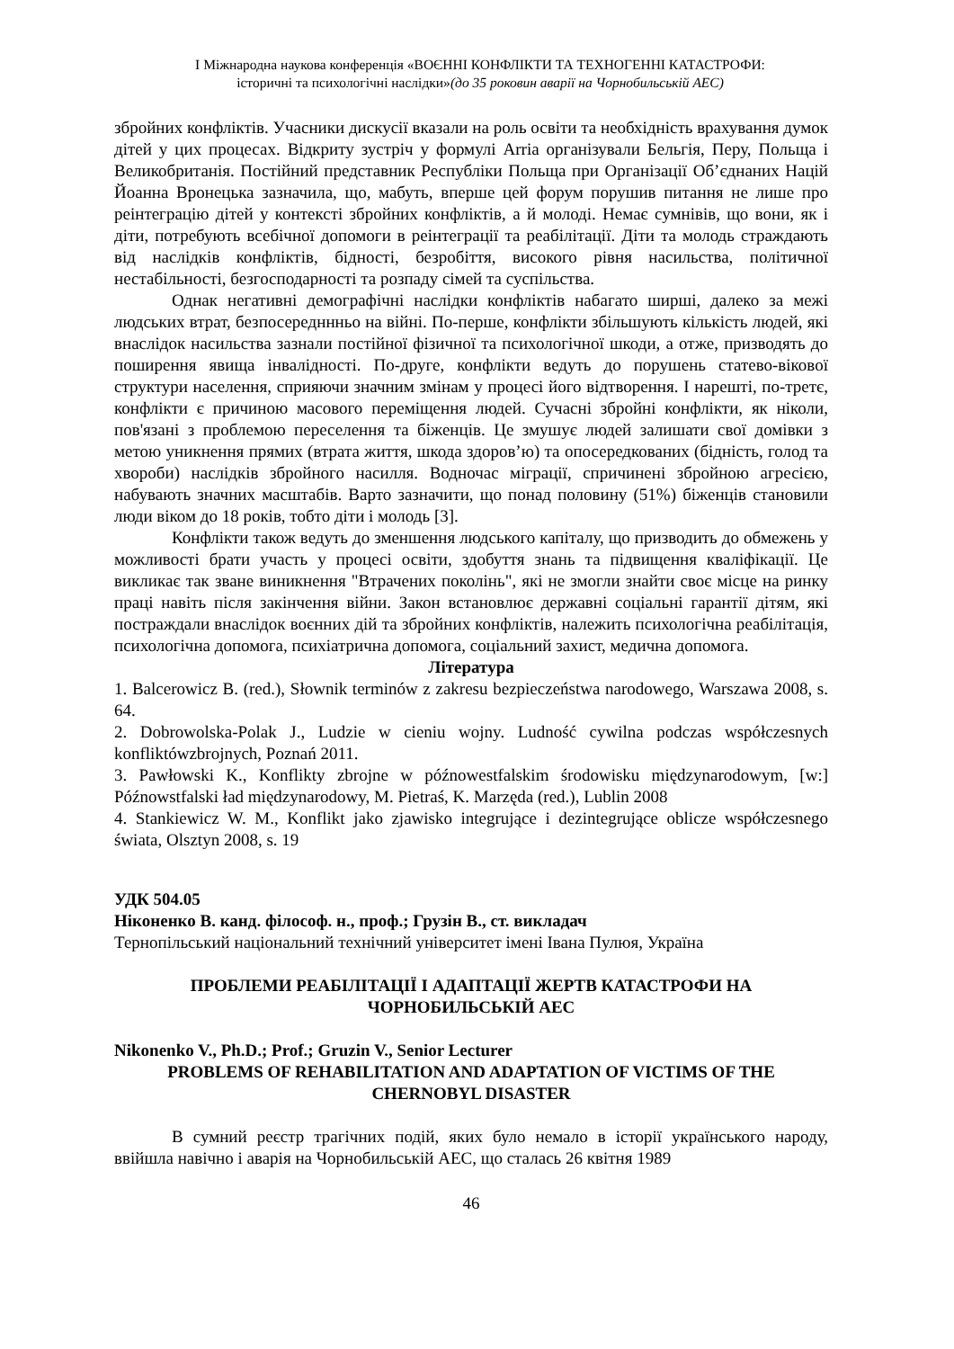І Міжнародна наукова конференція «ВОЄННІ КОНФЛІКТИ ТА ТЕХНОГЕННІ КАТАСТРОФИ:
історичні та психологічні наслідки»(до 35 роковин аварії на Чорнобильській АЕС)
збройних конфліктів. Учасники дискусії вказали на роль освіти та необхідність врахування думок дітей у цих процесах. Відкриту зустріч у формулі Arria організували Бельгія, Перу, Польща і Великобританія. Постійний представник Республіки Польща при Організації Об’єднаних Націй Йоанна Вронецька зазначила, що, мабуть, вперше цей форум порушив питання не лише про реінтеграцію дітей у контексті збройних конфліктів, а й молоді. Немає сумнівів, що вони, як і діти, потребують всебічної допомоги в реінтеграції та реабілітації. Діти та молодь страждають від наслідків конфліктів, бідності, безробіття, високого рівня насильства, політичної нестабільності, безгосподарності та розпаду сімей та суспільства.
Однак негативні демографічні наслідки конфліктів набагато ширші, далеко за межі людських втрат, безпосередннньо на війні. По-перше, конфлікти збільшують кількість людей, які внаслідок насильства зазнали постійної фізичної та психологічної шкоди, а отже, призводять до поширення явища інвалідності. По-друге, конфлікти ведуть до порушень статево-вікової структури населення, сприяючи значним змінам у процесі його відтворення. І нарешті, по-третє, конфлікти є причиною масового переміщення людей. Сучасні збройні конфлікти, як ніколи, пов'язані з проблемою переселення та біженців. Це змушує людей залишати свої домівки з метою уникнення прямих (втрата життя, шкода здоров’ю) та опосередкованих (бідність, голод та хвороби) наслідків збройного насилля. Водночас міграції, спричинені збройною агресією, набувають значних масштабів. Варто зазначити, що понад половину (51%) біженців становили люди віком до 18 років, тобто діти і молодь [3].
Конфлікти також ведуть до зменшення людського капіталу, що призводить до обмежень у можливості брати участь у процесі освіти, здобуття знань та підвищення кваліфікації. Це викликає так зване виникнення "Втрачених поколінь", які не змогли знайти своє місце на ринку праці навіть після закінчення війни. Закон встановлює державні соціальні гарантії дітям, які постраждали внаслідок воєнних дій та збройних конфліктів, належить психологічна реабілітація, психологічна допомога, психіатрична допомога, соціальний захист, медична допомога.
Література
1. Balcerowicz B. (red.), Słownik terminów z zakresu bezpieczeństwa narodowego, Warszawa 2008, s. 64.
2. Dobrowolska-Polak J., Ludzie w cieniu wojny. Ludność cywilna podczas współczesnych konfliktówzbrojnych, Poznań 2011.
3. Pawłowski K., Konflikty zbrojne w późnowestfalskim środowisku międzynarodowym, [w:] Późnowstfalski ład międzynarodowy, M. Pietraś, K. Marzęda (red.), Lublin 2008
4. Stankiewicz W. M., Konflikt jako zjawisko integrujące i dezintegrujące oblicze współczesnego świata, Olsztyn 2008, s. 19
УДК 504.05
Ніконенко В. канд. філософ. н., проф.; Грузін В., ст. викладач
Тернопільський національний технічний університет імені Івана Пулюя, Україна
ПРОБЛЕМИ РЕАБІЛІТАЦІЇ І АДАПТАЦІЇ ЖЕРТВ КАТАСТРОФИ НА ЧОРНОБИЛЬСЬКІЙ АЕС
Nikonenko V., Ph.D.; Prof.; Gruzin V., Senior Lecturer
PROBLEMS OF REHABILITATION AND ADAPTATION OF VICTIMS OF THE CHERNOBYL DISASTER
В сумний реєстр трагічних подій, яких було немало в історії українського народу, ввійшла навічно і аварія на Чорнобильській АЕС, що сталась 26 квітня 1989
46